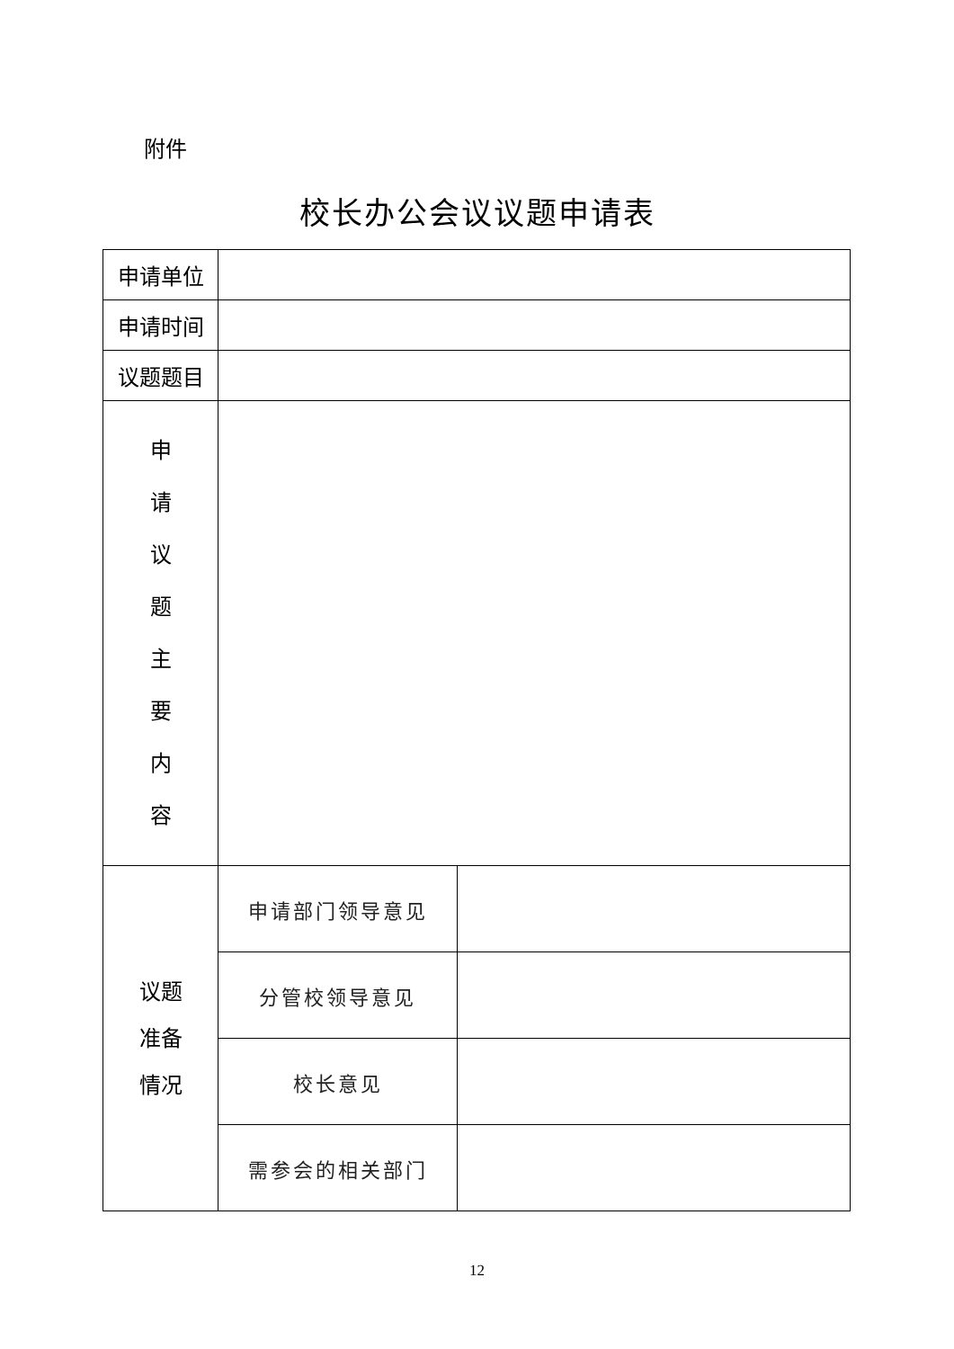附件
校长办公会议议题申请表
| 申请单位 | | |
| 申请时间 | | |
| 议题题目 | | |
| 申 请 议 题 主 要 内 容 | | |
| 议题 准备 情况 | 申请部门领导意见 | |
| | 分管校领导意见 | |
| | 校长意见 | |
| | 需参会的相关部门 | |
12